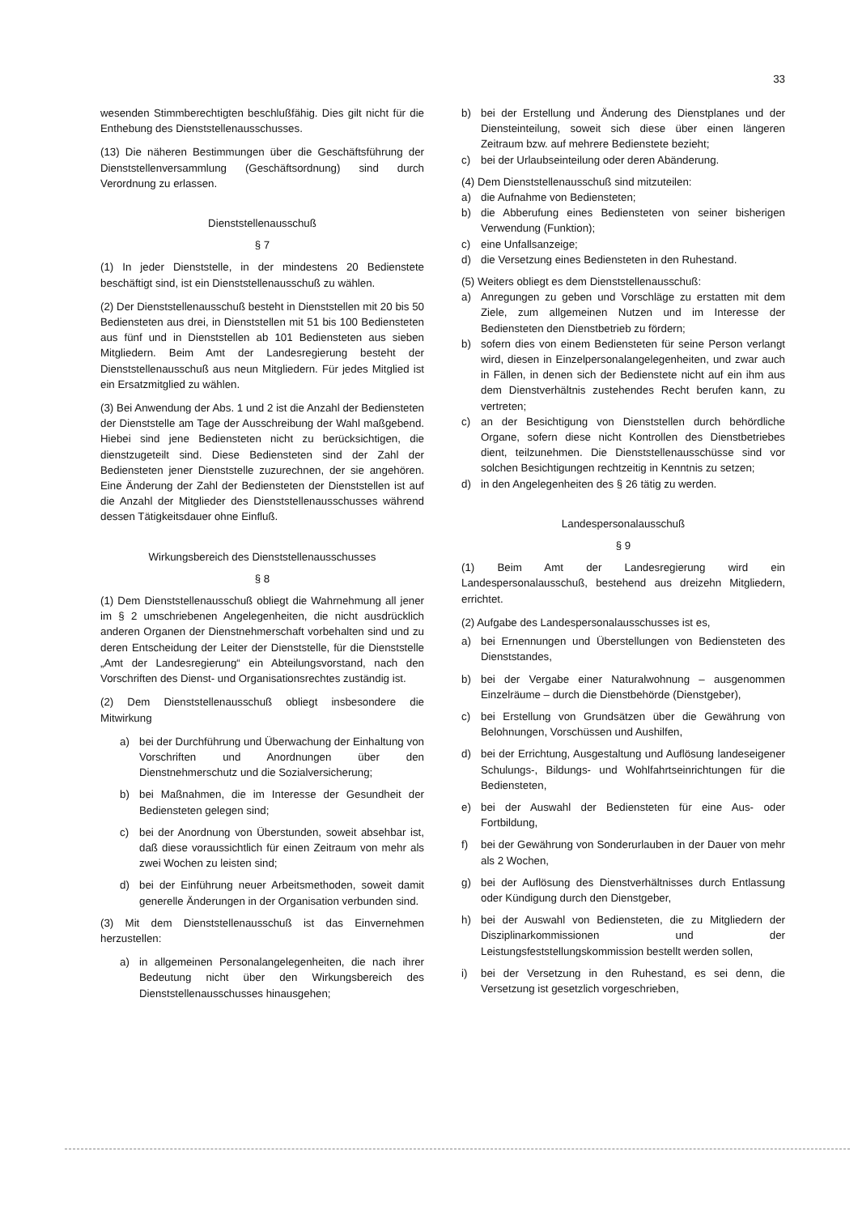33
wesenden Stimmberechtigten beschlußfähig. Dies gilt nicht für die Enthebung des Dienststellenausschusses.
(13) Die näheren Bestimmungen über die Geschäftsführung der Dienststellenversammlung (Geschäftsordnung) sind durch Verordnung zu erlassen.
Dienststellenausschuß
§ 7
(1) In jeder Dienststelle, in der mindestens 20 Bedienstete beschäftigt sind, ist ein Dienststellenausschuß zu wählen.
(2) Der Dienststellenausschuß besteht in Dienststellen mit 20 bis 50 Bediensteten aus drei, in Dienststellen mit 51 bis 100 Bediensteten aus fünf und in Dienststellen ab 101 Bediensteten aus sieben Mitgliedern. Beim Amt der Landesregierung besteht der Dienststellenausschuß aus neun Mitgliedern. Für jedes Mitglied ist ein Ersatzmitglied zu wählen.
(3) Bei Anwendung der Abs. 1 und 2 ist die Anzahl der Bediensteten der Dienststelle am Tage der Ausschreibung der Wahl maßgebend. Hiebei sind jene Bediensteten nicht zu berücksichtigen, die dienstzugeteilt sind. Diese Bediensteten sind der Zahl der Bediensteten jener Dienststelle zuzurechnen, der sie angehören. Eine Änderung der Zahl der Bediensteten der Dienststellen ist auf die Anzahl der Mitglieder des Dienststellenausschusses während dessen Tätigkeitsdauer ohne Einfluß.
Wirkungsbereich des Dienststellenausschusses
§ 8
(1) Dem Dienststellenausschuß obliegt die Wahrnehmung all jener im § 2 umschriebenen Angelegenheiten, die nicht ausdrücklich anderen Organen der Dienstnehmerschaft vorbehalten sind und zu deren Entscheidung der Leiter der Dienststelle, für die Dienststelle „Amt der Landesregierung“ ein Abteilungsvorstand, nach den Vorschriften des Dienst- und Organisationsrechtes zuständig ist.
(2) Dem Dienststellenausschuß obliegt insbesondere die Mitwirkung
a) bei der Durchführung und Überwachung der Einhaltung von Vorschriften und Anordnungen über den Dienstnehmerschutz und die Sozialversicherung;
b) bei Maßnahmen, die im Interesse der Gesundheit der Bediensteten gelegen sind;
c) bei der Anordnung von Überstunden, soweit absehbar ist, daß diese voraussichtlich für einen Zeitraum von mehr als zwei Wochen zu leisten sind;
d) bei der Einführung neuer Arbeitsmethoden, soweit damit generelle Änderungen in der Organisation verbunden sind.
(3) Mit dem Dienststellenausschuß ist das Einvernehmen herzustellen:
a) in allgemeinen Personalangelegenheiten, die nach ihrer Bedeutung nicht über den Wirkungsbereich des Dienststellenausschusses hinausgehen;
b) bei der Erstellung und Änderung des Dienstplanes und der Diensteinteilung, soweit sich diese über einen längeren Zeitraum bzw. auf mehrere Bedienstete bezieht;
c) bei der Urlaubseinteilung oder deren Abänderung.
(4) Dem Dienststellenausschuß sind mitzuteilen:
a) die Aufnahme von Bediensteten;
b) die Abberufung eines Bediensteten von seiner bisherigen Verwendung (Funktion);
c) eine Unfallsanzeige;
d) die Versetzung eines Bediensteten in den Ruhestand.
(5) Weiters obliegt es dem Dienststellenausschuß:
a) Anregungen zu geben und Vorschläge zu erstatten mit dem Ziele, zum allgemeinen Nutzen und im Interesse der Bediensteten den Dienstbetrieb zu fördern;
b) sofern dies von einem Bediensteten für seine Person verlangt wird, diesen in Einzelpersonalangelegenheiten, und zwar auch in Fällen, in denen sich der Bedienstete nicht auf ein ihm aus dem Dienstverhältnis zustehendes Recht berufen kann, zu vertreten;
c) an der Besichtigung von Dienststellen durch behördliche Organe, sofern diese nicht Kontrollen des Dienstbetriebes dient, teilzunehmen. Die Dienststellenausschüsse sind vor solchen Besichtigungen rechtzeitig in Kenntnis zu setzen;
d) in den Angelegenheiten des § 26 tätig zu werden.
Landespersonalausschuß
§ 9
(1) Beim Amt der Landesregierung wird ein Landespersonalausschuß, bestehend aus dreizehn Mitgliedern, errichtet.
(2) Aufgabe des Landespersonalausschusses ist es,
a) bei Ernennungen und Überstellungen von Bediensteten des Dienststandes,
b) bei der Vergabe einer Naturalwohnung – ausgenommen Einzelräume – durch die Dienstbehörde (Dienstgeber),
c) bei Erstellung von Grundsätzen über die Gewährung von Belohnungen, Vorschüssen und Aushilfen,
d) bei der Errichtung, Ausgestaltung und Auflösung landeseigener Schulungs-, Bildungs- und Wohlfahrtseinrichtungen für die Bediensteten,
e) bei der Auswahl der Bediensteten für eine Aus- oder Fortbildung,
f) bei der Gewährung von Sonderurlauben in der Dauer von mehr als 2 Wochen,
g) bei der Auflösung des Dienstverhältnisses durch Entlassung oder Kündigung durch den Dienstgeber,
h) bei der Auswahl von Bediensteten, die zu Mitgliedern der Disziplinarkommissionen und der Leistungsfeststellungskommission bestellt werden sollen,
i) bei der Versetzung in den Ruhestand, es sei denn, die Versetzung ist gesetzlich vorgeschrieben,